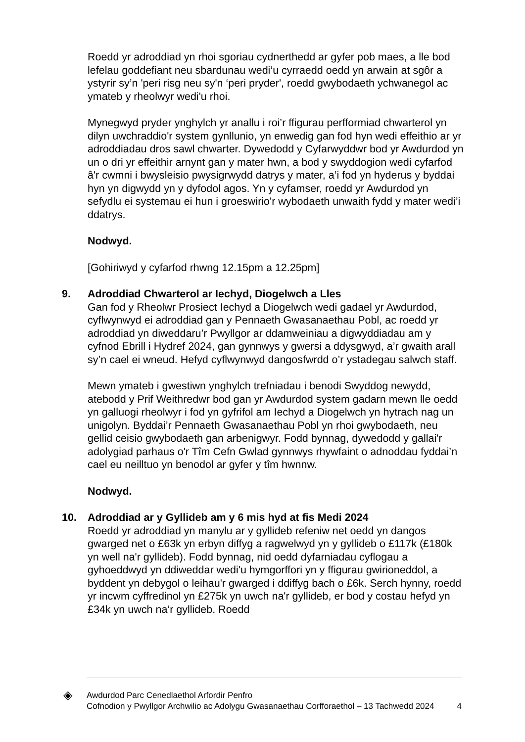Roedd yr adroddiad yn rhoi sgoriau cydnerthedd ar gyfer pob maes, a lle bod lefelau goddefiant neu sbardunau wedi’u cyrraedd oedd yn arwain at sgôr a ystyrir sy’n 'peri risg neu sy'n ‘peri pryder', roedd gwybodaeth ychwanegol ac ymateb y rheolwyr wedi'u rhoi.
Mynegwyd pryder ynghylch yr anallu i roi’r ffigurau perfformiad chwarterol yn dilyn uwchraddio'r system gynllunio, yn enwedig gan fod hyn wedi effeithio ar yr adroddiadau dros sawl chwarter. Dywedodd y Cyfarwyddwr bod yr Awdurdod yn un o dri yr effeithir arnynt gan y mater hwn, a bod y swyddogion wedi cyfarfod â'r cwmni i bwysleisio pwysigrwydd datrys y mater, a’i fod yn hyderus y byddai hyn yn digwydd yn y dyfodol agos. Yn y cyfamser, roedd yr Awdurdod yn sefydlu ei systemau ei hun i groeswirio'r wybodaeth unwaith fydd y mater wedi’i ddatrys.
Nodwyd.
[Gohiriwyd y cyfarfod rhwng 12.15pm a 12.25pm]
9. Adroddiad Chwarterol ar Iechyd, Diogelwch a Lles
Gan fod y Rheolwr Prosiect Iechyd a Diogelwch wedi gadael yr Awdurdod, cyflwynwyd ei adroddiad gan y Pennaeth Gwasanaethau Pobl, ac roedd yr adroddiad yn diweddaru’r Pwyllgor ar ddamweiniau a digwyddiadau am y cyfnod Ebrill i Hydref 2024, gan gynnwys y gwersi a ddysgwyd, a’r gwaith arall sy’n cael ei wneud. Hefyd cyflwynwyd dangosfwrdd o’r ystadegau salwch staff.
Mewn ymateb i gwestiwn ynghylch trefniadau i benodi Swyddog newydd, atebodd y Prif Weithredwr bod gan yr Awdurdod system gadarn mewn lle oedd yn galluogi rheolwyr i fod yn gyfrifol am Iechyd a Diogelwch yn hytrach nag un unigolyn. Byddai’r Pennaeth Gwasanaethau Pobl yn rhoi gwybodaeth, neu gellid ceisio gwybodaeth gan arbenigwyr. Fodd bynnag, dywedodd y gallai'r adolygiad parhaus o'r Tîm Cefn Gwlad gynnwys rhywfaint o adnoddau fyddai’n cael eu neilltuo yn benodol ar gyfer y tîm hwnnw.
Nodwyd.
10. Adroddiad ar y Gyllideb am y 6 mis hyd at fis Medi 2024
Roedd yr adroddiad yn manylu ar y gyllideb refeniw net oedd yn dangos gwarged net o £63k yn erbyn diffyg a ragwelwyd yn y gyllideb o £117k (£180k yn well na'r gyllideb). Fodd bynnag, nid oedd dyfarniadau cyflogau a gyhoeddwyd yn ddiweddar wedi'u hymgorffori yn y ffigurau gwirioneddol, a byddent yn debygol o leihau'r gwarged i ddiffyg bach o £6k. Serch hynny, roedd yr incwm cyffredinol yn £275k yn uwch na'r gyllideb, er bod y costau hefyd yn £34k yn uwch na’r gyllideb. Roedd
◈
Awdurdod Parc Cenedlaethol Arfordir Penfro
Cofnodion y Pwyllgor Archwilio ac Adolygu Gwasanaethau Corfforaethol – 13 Tachwedd 2024
4